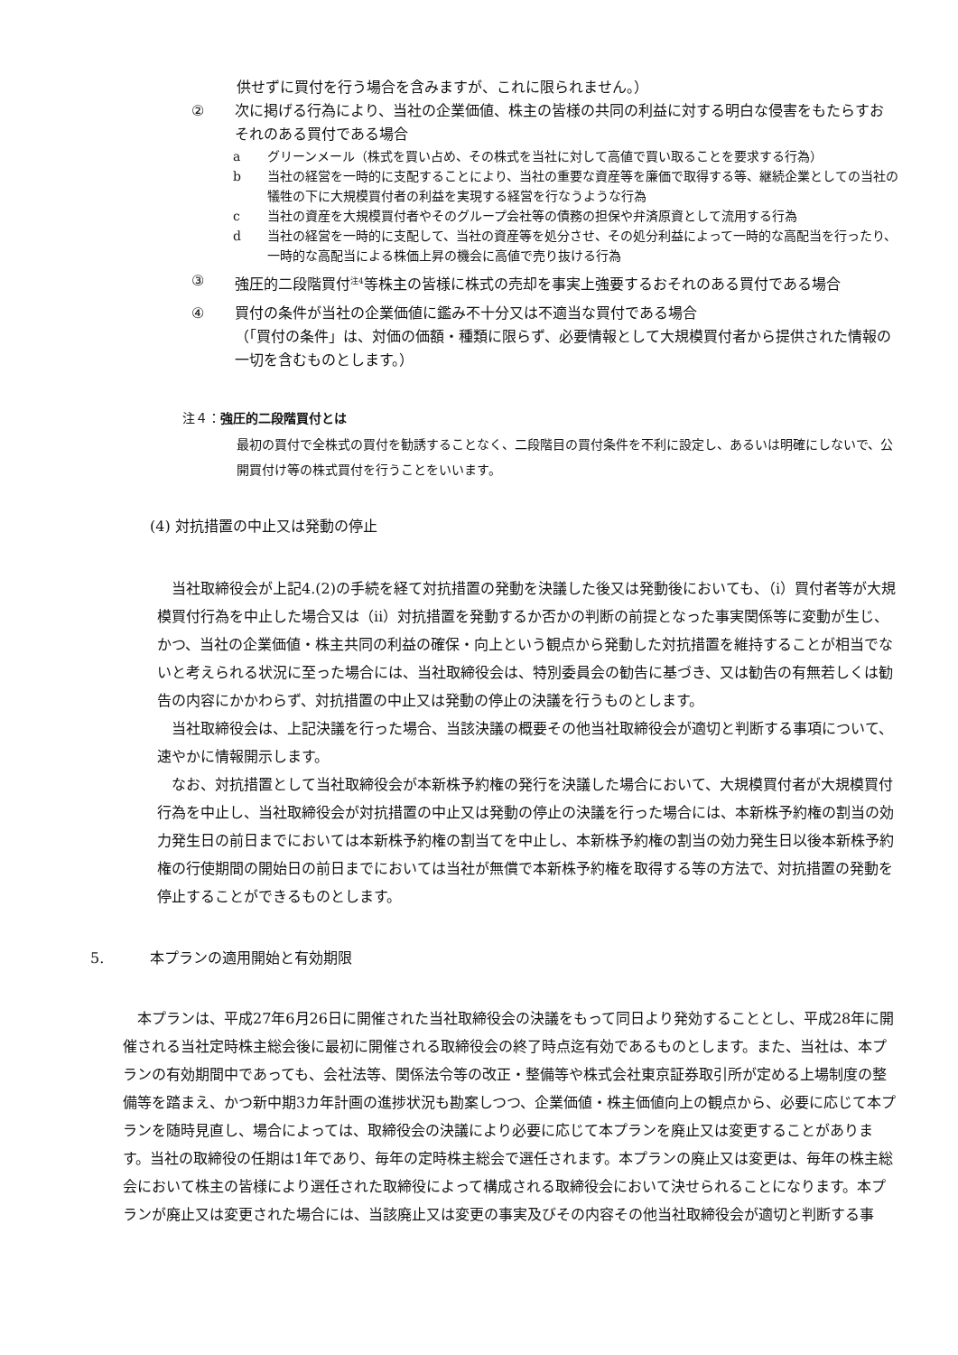供せずに買付を行う場合を含みますが、これに限られません。）
② 次に掲げる行為により、当社の企業価値、株主の皆様の共同の利益に対する明白な侵害をもたらすおそれのある買付である場合
a グリーンメール（株式を買い占め、その株式を当社に対して高値で買い取ることを要求する行為）
b 当社の経営を一時的に支配することにより、当社の重要な資産等を廉価で取得する等、継続企業としての当社の犠牲の下に大規模買付者の利益を実現する経営を行なうような行為
c 当社の資産を大規模買付者やそのグループ会社等の債務の担保や弁済原資として流用する行為
d 当社の経営を一時的に支配して、当社の資産等を処分させ、その処分利益によって一時的な高配当を行ったり、一時的な高配当による株価上昇の機会に高値で売り抜ける行為
③ 強圧的二段階買付<sup>注4</sup>等株主の皆様に株式の売却を事実上強要するおそれのある買付である場合
④ 買付の条件が当社の企業価値に鑑み不十分又は不適当な買付である場合
（「買付の条件」は、対価の価額・種類に限らず、必要情報として大規模買付者から提供された情報の一切を含むものとします。）
注４：強圧的二段階買付とは
最初の買付で全株式の買付を勧誘することなく、二段階目の買付条件を不利に設定し、あるいは明確にしないで、公開買付け等の株式買付を行うことをいいます。
(4) 対抗措置の中止又は発動の停止
　当社取締役会が上記4.(2)の手続を経て対抗措置の発動を決議した後又は発動後においても、（ⅰ）買付者等が大規模買付行為を中止した場合又は（ⅱ）対抗措置を発動するか否かの判断の前提となった事実関係等に変動が生じ、かつ、当社の企業価値・株主共同の利益の確保・向上という観点から発動した対抗措置を維持することが相当でないと考えられる状況に至った場合には、当社取締役会は、特別委員会の勧告に基づき、又は勧告の有無若しくは勧告の内容にかかわらず、対抗措置の中止又は発動の停止の決議を行うものとします。
　当社取締役会は、上記決議を行った場合、当該決議の概要その他当社取締役会が適切と判断する事項について、速やかに情報開示します。
　なお、対抗措置として当社取締役会が本新株予約権の発行を決議した場合において、大規模買付者が大規模買付行為を中止し、当社取締役会が対抗措置の中止又は発動の停止の決議を行った場合には、本新株予約権の割当の効力発生日の前日までにおいては本新株予約権の割当てを中止し、本新株予約権の割当の効力発生日以後本新株予約権の行使期間の開始日の前日までにおいては当社が無償で本新株予約権を取得する等の方法で、対抗措置の発動を停止することができるものとします。
5. 本プランの適用開始と有効期限
　本プランは、平成27年6月26日に開催された当社取締役会の決議をもって同日より発効することとし、平成28年に開催される当社定時株主総会後に最初に開催される取締役会の終了時点迄有効であるものとします。また、当社は、本プランの有効期間中であっても、会社法等、関係法令等の改正・整備等や株式会社東京証券取引所が定める上場制度の整備等を踏まえ、かつ新中期3カ年計画の進捗状況も勘案しつつ、企業価値・株主価値向上の観点から、必要に応じて本プランを随時見直し、場合によっては、取締役会の決議により必要に応じて本プランを廃止又は変更することがあります。当社の取締役の任期は1年であり、毎年の定時株主総会で選任されます。本プランの廃止又は変更は、毎年の株主総会において株主の皆様により選任された取締役によって構成される取締役会において決せられることになります。本プランが廃止又は変更された場合には、当該廃止又は変更の事実及びその内容その他当社取締役会が適切と判断する事